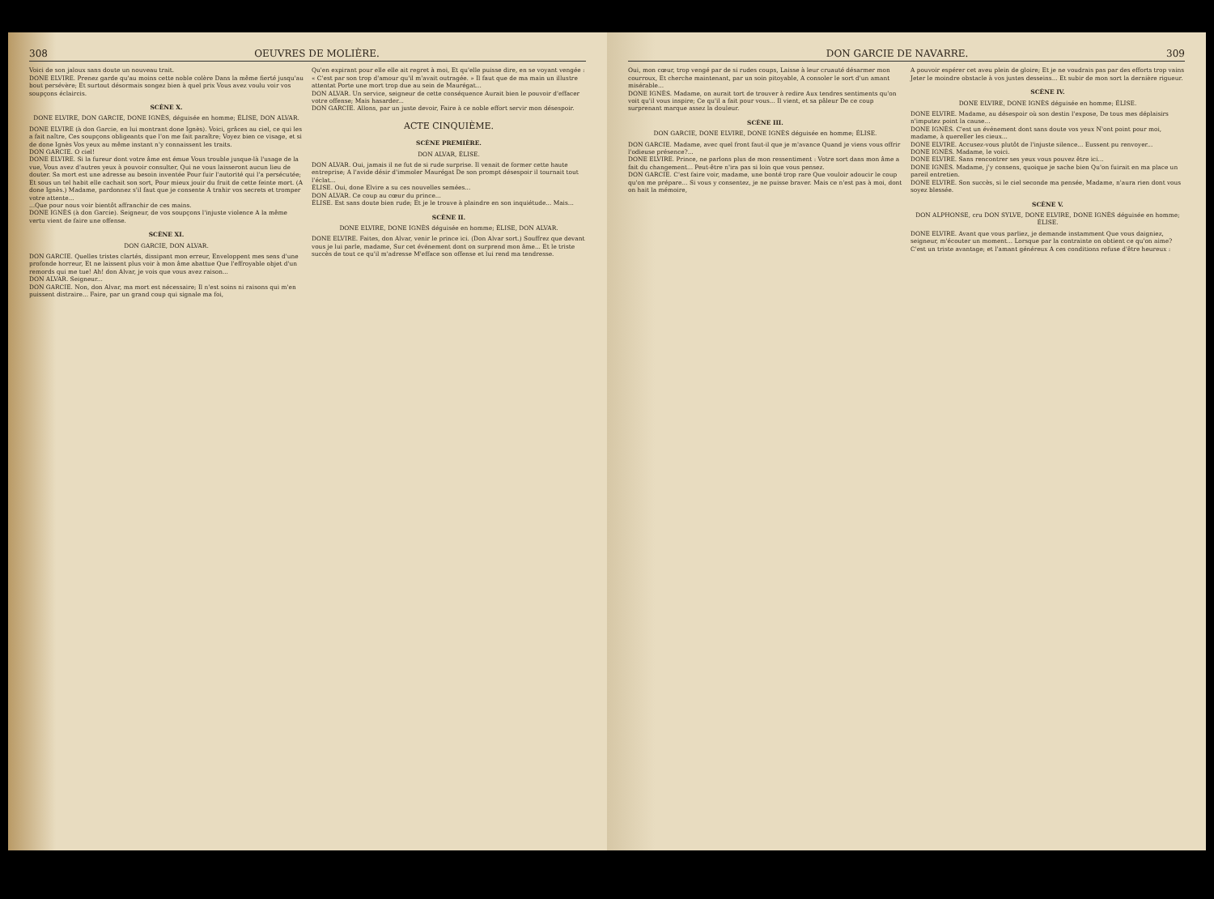308 OEUVRES DE MOLIÈRE.
Voici de son jaloux sans doute un nouveau trait.
DONE ELVIRE. Prenez garde qu'au moins cette noble colère Dans la même fierté jusqu'au bout persévère; Et surtout désormais songez bien à quel prix Vous avez voulu voir vos soupçons éclaircis.
SCÈNE X.
DONE ELVIRE, DON GARCIE, DONE IGNÈS, déguisée en homme; ÉLISE, DON ALVAR.
DONE ELVIRE (à don Garcie, en lui montrant done Ignès). Voici, grâces au ciel, ce qui les a fait naître, Ces soupçons obligeants que l'on me fait paraître; Voyez bien ce visage, et si de done Ignès Vos yeux au même instant n'y connaissent les traits.
DON GARCIE. O ciel!
DONE ELVIRE. Si la fureur dont votre âme est émue Vous trouble jusque-là l'usage de la vue, Vous avez d'autres yeux à pouvoir consulter, Qui ne vous laisseront aucun lieu de douter. Sa mort est une adresse au besoin inventée Pour fuir l'autorité qui l'a persécutée; Et sous un tel habit elle cachait son sort, Pour mieux jouir du fruit de cette feinte mort. (A done Ignès.) Madame, pardonnez s'il faut que je consente A trahir vos secrets et tromper votre attente...
...Que pour nous voir bientôt affranchir de ces mains.
DONE IGNÈS (à don Garcie). Seigneur, de vos soupçons l'injuste violence A la même vertu vient de faire une offense.
SCÈNE XI.
DON GARCIE, DON ALVAR.
DON GARCIE. Quelles tristes clartés, dissipant mon erreur, Enveloppent mes sens d'une profonde horreur, Et ne laissent plus voir à mon âme abattue Que l'effroyable objet d'un remords qui me tue! Ah! don Alvar, je vois que vous avez raison...
DON ALVAR. Seigneur...
DON GARCIE. Non, don Alvar, ma mort est nécessaire; Il n'est soins ni raisons qui m'en puissent distraire... Faire, par un grand coup qui signale ma foi,
Qu'en expirant pour elle elle ait regret à moi, Et qu'elle puisse dire, en se voyant vengée : « C'est par son trop d'amour qu'il m'avait outragée. » Il faut que de ma main un illustre attentat Porte une mort trop due au sein de Maurégat...
DON ALVAR. Un service, seigneur de cette conséquence Aurait bien le pouvoir d'effacer votre offense; Mais hasarder...
DON GARCIE. Allons, par un juste devoir, Faire à ce noble effort servir mon désespoir.
ACTE CINQUIÈME.
SCÈNE PREMIÈRE.
DON ALVAR, ÉLISE.
DON ALVAR. Oui, jamais il ne fut de si rude surprise. Il venait de former cette haute entreprise; A l'avide désir d'immoler Maurégat De son prompt désespoir il tournait tout l'éclat...
ÉLISE. Oui, done Elvire a su ces nouvelles semées...
DON ALVAR. Ce coup au cœur du prince...
ÉLISE. Est sans doute bien rude; Et je le trouve à plaindre en son inquiétude... Mais...
SCÈNE II.
DONE ELVIRE, DONE IGNÈS déguisée en homme; ÉLISE, DON ALVAR.
DONE ELVIRE. Faites, don Alvar, venir le prince ici. (Don Alvar sort.) Souffrez que devant vous je lui parle, madame, Sur cet événement dont on surprend mon âme... Et le triste succès de tout ce qu'il m'adresse M'efface son offense et lui rend ma tendresse.
DON GARCIE DE NAVARRE. 309
Oui, mon cœur, trop vengé par de si rudes coups, Laisse à leur cruauté désarmer mon courroux, Et cherche maintenant, par un soin pitoyable, A consoler le sort d'un amant misérable...
DONE IGNÈS. Madame, on aurait tort de trouver à redire Aux tendres sentiments qu'on voit qu'il vous inspire; Ce qu'il a fait pour vous... Il vient, et sa pâleur De ce coup surprenant marque assez la douleur.
SCÈNE III.
DON GARCIE, DONE ELVIRE, DONE IGNÈS déguisée en homme; ÉLISE.
DON GARCIE. Madame, avec quel front faut-il que je m'avance Quand je viens vous offrir l'odieuse présence?...
DONE ELVIRE. Prince, ne parlons plus de mon ressentiment : Votre sort dans mon âme a fait du changement... Peut-être n'ira pas si loin que vous pensez.
DON GARCIE. C'est faire voir, madame, une bonté trop rare Que vouloir adoucir le coup qu'on me prépare... Si vous y consentez, je ne puisse braver. Mais ce n'est pas à moi, dont on hait la mémoire,
A pouvoir espérer cet aveu plein de gloire; Et je ne voudrais pas par des efforts trop vains Jeter le moindre obstacle à vos justes desseins... Et subir de mon sort la dernière rigueur.
SCÈNE IV.
DONE ELVIRE, DONE IGNÈS déguisée en homme; ÉLISE.
DONE ELVIRE. Madame, au désespoir où son destin l'expose, De tous mes déplaisirs n'imputez point la cause...
DONE IGNÈS. C'est un événement dont sans doute vos yeux N'ont point pour moi, madame, à quereller les cieux...
DONE ELVIRE. Accusez-vous plutôt de l'injuste silence... Eussent pu renvoyer...
DONE IGNÈS. Madame, le voici.
DONE ELVIRE. Sans rencontrer ses yeux vous pouvez être ici...
DONE IGNÈS. Madame, j'y consens, quoique je sache bien Qu'on fuirait en ma place un pareil entretien.
DONE ELVIRE. Son succès, si le ciel seconde ma pensée, Madame, n'aura rien dont vous soyez blessée.
SCÈNE V.
DON ALPHONSE, cru DON SYLVE, DONE ELVIRE, DONE IGNÈS déguisée en homme; ÉLISE.
DONE ELVIRE. Avant que vous parliez, je demande instamment Que vous daigniez, seigneur, m'écouter un moment... Lorsque par la contrainte on obtient ce qu'on aime? C'est un triste avantage; et l'amant généreux A ces conditions refuse d'être heureux :